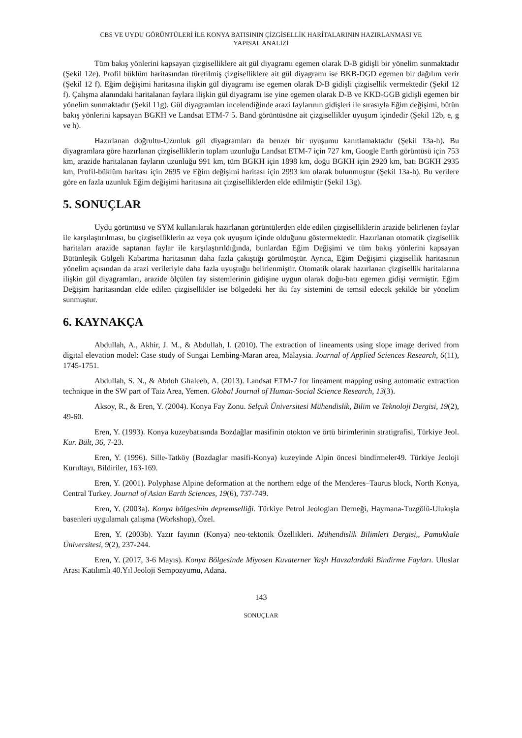CBS VE UYDU GÖRÜNTÜLERİ İLE KONYA BATISININ ÇİZGİSELLİK HARİTALARININ HAZIRLANMASI VE
YAPISAL ANALİZİ
Tüm bakış yönlerini kapsayan çizgiselliklere ait gül diyagramı egemen olarak D-B gidişli bir yönelim sunmaktadır (Şekil 12e). Profil büklüm haritasından türetilmiş çizgiselliklere ait gül diyagramı ise BKB-DGD egemen bir dağılım verir (Şekil 12 f). Eğim değişimi haritasına ilişkin gül diyagramı ise egemen olarak D-B gidişli çizgisellik vermektedir (Şekil 12 f). Çalışma alanındaki haritalanan faylara ilişkin gül diyagramı ise yine egemen olarak D-B ve KKD-GGB gidişli egemen bir yönelim sunmaktadır (Şekil 11g). Gül diyagramları incelendiğinde arazi faylarının gidişleri ile sırasıyla Eğim değişimi, bütün bakış yönlerini kapsayan BGKH ve Landsat ETM-7 5. Band görüntüsüne ait çizgisellikler uyuşum içindedir (Şekil 12b, e, g ve h).
Hazırlanan doğrultu-Uzunluk gül diyagramları da benzer bir uyuşumu kanıtlamaktadır (Şekil 13a-h). Bu diyagramlara göre hazırlanan çizgiselliklerin toplam uzunluğu Landsat ETM-7 için 727 km, Google Earth görüntüsü için 753 km, arazide haritalanan fayların uzunluğu 991 km, tüm BGKH için 1898 km, doğu BGKH için 2920 km, batı BGKH 2935 km, Profil-büklüm haritası için 2695 ve Eğim değişimi haritası için 2993 km olarak bulunmuştur (Şekil 13a-h). Bu verilere göre en fazla uzunluk Eğim değişimi haritasına ait çizgiselliklerden elde edilmiştir (Şekil 13g).
5. SONUÇLAR
Uydu görüntüsü ve SYM kullanılarak hazırlanan görüntülerden elde edilen çizgiselliklerin arazide belirlenen faylar ile karşılaştırılması, bu çizgiselliklerin az veya çok uyuşum içinde olduğunu göstermektedir. Hazırlanan otomatik çizgisellik haritaları arazide saptanan faylar ile karşılaştırıldığında, bunlardan Eğim Değişimi ve tüm bakış yönlerini kapsayan Bütünleşik Gölgeli Kabartma haritasının daha fazla çakıştığı görülmüştür. Ayrıca, Eğim Değişimi çizgisellik haritasının yönelim açısından da arazi verileriyle daha fazla uyuştuğu belirlenmiştir. Otomatik olarak hazırlanan çizgisellik haritalarına ilişkin gül diyagramları, arazide ölçülen fay sistemlerinin gidişine uygun olarak doğu-batı egemen gidişi vermiştir. Eğim Değişim haritasından elde edilen çizgisellikler ise bölgedeki her iki fay sistemini de temsil edecek şekilde bir yönelim sunmuştur.
6. KAYNAKÇA
Abdullah, A., Akhir, J. M., & Abdullah, I. (2010). The extraction of lineaments using slope image derived from digital elevation model: Case study of Sungai Lembing-Maran area, Malaysia. Journal of Applied Sciences Research, 6(11), 1745-1751.
Abdullah, S. N., & Abdoh Ghaleeb, A. (2013). Landsat ETM-7 for lineament mapping using automatic extraction technique in the SW part of Taiz Area, Yemen. Global Journal of Human-Social Science Research, 13(3).
Aksoy, R., & Eren, Y. (2004). Konya Fay Zonu. Selçuk Üniversitesi Mühendislik, Bilim ve Teknoloji Dergisi, 19(2), 49-60.
Eren, Y. (1993). Konya kuzeybatısında Bozdağlar masifinin otokton ve örtü birimlerinin stratigrafisi, Türkiye Jeol. Kur. Bült, 36, 7-23.
Eren, Y. (1996). Sille-Tatköy (Bozdaglar masifi-Konya) kuzeyinde Alpin öncesi bindirmeler49. Türkiye Jeoloji Kurultayı, Bildiriler, 163-169.
Eren, Y. (2001). Polyphase Alpine deformation at the northern edge of the Menderes–Taurus block, North Konya, Central Turkey. Journal of Asian Earth Sciences, 19(6), 737-749.
Eren, Y. (2003a). Konya bölgesinin depremselliği. Türkiye Petrol Jeologları Derneği, Haymana-Tuzgölü-Ulukışla basenleri uygulamalı çalışma (Workshop), Özel.
Eren, Y. (2003b). Yazır fayının (Konya) neo-tektonik Özellikleri. Mühendislik Bilimleri Dergisi,, Pamukkale Üniversitesi, 9(2), 237-244.
Eren, Y. (2017, 3-6 Mayıs). Konya Bölgesinde Miyosen Kuvaterner Yaşlı Havzalardaki Bindirme Fayları. Uluslar Arası Katılımlı 40.Yıl Jeoloji Sempozyumu, Adana.
143
SONUÇLAR